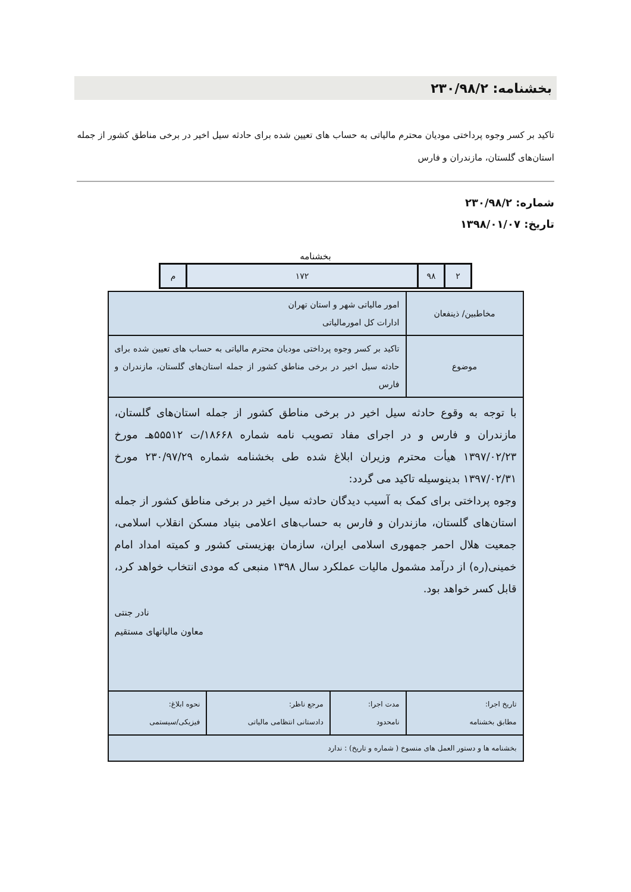بخشنامه: ۲۳۰/۹۸/۲
تاکید بر کسر وجوه پرداختی مودیان محترم مالیاتی به حساب های تعیین شده برای حادثه سیل اخیر در برخی مناطق کشور از جمله استان‌های گلستان، مازندران و فارس
شماره: ۲۳۰/۹۸/۲
تاریخ: ۱۳۹۸/۰۱/۰۷
بخشنامه
| ۲ | ۹۸ | ۱۷۲ | م |
| مخاطبین/ ذینفعان | امور مالیاتی شهر و استان تهران ادارات کل امورمالیاتی | | |
| موضوع | تاکید بر کسر وجوه پرداختی مودیان محترم مالیاتی به حساب های تعیین شده برای حادثه سیل اخیر در برخی مناطق کشور از جمله استان‌های گلستان، مازندران و فارس | | |
| با توجه به وقوع حادثه سیل اخیر در برخی مناطق کشور از جمله استان‌های گلستان، مازندران و فارس و در اجرای مفاد تصویب نامه شماره ۱۸۶۶۸/ت ۵۵۵۱۲هـ مورخ ۱۳۹۷/۰۲/۲۳ هیأت محترم وزیران ابلاغ شده طی بخشنامه شماره ۲۳۰/۹۷/۲۹ مورخ ۱۳۹۷/۰۲/۳۱ بدینوسیله تاکید می گردد: وجوه پرداختی برای کمک به آسیب دیدگان حادثه سیل اخیر در برخی مناطق کشور از جمله استان‌های گلستان، مازندران و فارس به حساب‌های اعلامی بنیاد مسکن انقلاب اسلامی، جمعیت هلال احمر جمهوری اسلامی ایران، سازمان بهزیستی کشور و کمیته امداد امام خمینی(ره) از درآمد مشمول مالیات عملکرد سال ۱۳۹۸ منبعی که مودی انتخاب خواهد کرد، قابل کسر خواهد بود. نادر جنتی معاون مالیاتهای مستقیم | | | |
| تاریخ اجرا: مطابق بخشنامه | مدت اجرا: نامحدود | مرجع ناظر: دادستانی انتظامی مالیاتی | نحوه ابلاغ: فیزیکی/سیستمی |
| بخشنامه ها و دستور العمل های منسوخ ( شماره و تاریخ) : ندارد | | | |